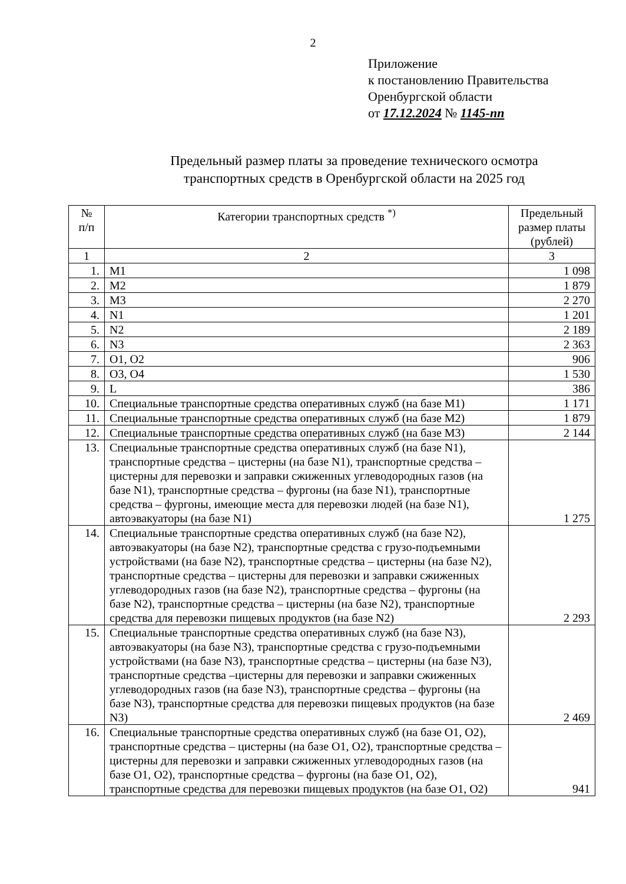2
Приложение
к постановлению Правительства
Оренбургской области
от 17.12.2024 № 1145-пп
Предельный размер платы за проведение технического осмотра
транспортных средств в Оренбургской области на 2025 год
| № п/п | Категории транспортных средств <sup>*)</sup> | Предельный размер платы (рублей) |
| --- | --- | --- |
| 1 | 2 | 3 |
| 1. | M1 | 1 098 |
| 2. | M2 | 1 879 |
| 3. | M3 | 2 270 |
| 4. | N1 | 1 201 |
| 5. | N2 | 2 189 |
| 6. | N3 | 2 363 |
| 7. | O1, O2 | 906 |
| 8. | O3, O4 | 1 530 |
| 9. | L | 386 |
| 10. | Специальные транспортные средства оперативных служб (на базе M1) | 1 171 |
| 11. | Специальные транспортные средства оперативных служб (на базе M2) | 1 879 |
| 12. | Специальные транспортные средства оперативных служб (на базе M3) | 2 144 |
| 13. | Специальные транспортные средства оперативных служб (на базе N1), транспортные средства – цистерны (на базе N1), транспортные средства – цистерны для перевозки и заправки сжиженных углеводородных газов (на базе N1), транспортные средства – фургоны (на базе N1), транспортные средства – фургоны, имеющие места для перевозки людей (на базе N1), автоэвакуаторы (на базе N1) | 1 275 |
| 14. | Специальные транспортные средства оперативных служб (на базе N2), автоэвакуаторы (на базе N2), транспортные средства с грузо-подъемными устройствами (на базе N2), транспортные средства – цистерны (на базе N2), транспортные средства – цистерны для перевозки и заправки сжиженных углеводородных газов (на базе N2), транспортные средства – фургоны (на базе N2), транспортные средства – цистерны (на базе N2), транспортные средства для перевозки пищевых продуктов (на базе N2) | 2 293 |
| 15. | Специальные транспортные средства оперативных служб (на базе N3), автоэвакуаторы (на базе N3), транспортные средства с грузо-подъемными устройствами (на базе N3), транспортные средства – цистерны (на базе N3), транспортные средства –цистерны для перевозки и заправки сжиженных углеводородных газов (на базе N3), транспортные средства – фургоны (на базе N3), транспортные средства для перевозки пищевых продуктов (на базе N3) | 2 469 |
| 16. | Специальные транспортные средства оперативных служб (на базе O1, O2), транспортные средства – цистерны (на базе O1, O2), транспортные средства – цистерны для перевозки и заправки сжиженных углеводородных газов (на базе O1, O2), транспортные средства – фургоны (на базе O1, O2), транспортные средства для перевозки пищевых продуктов (на базе O1, O2) | 941 |